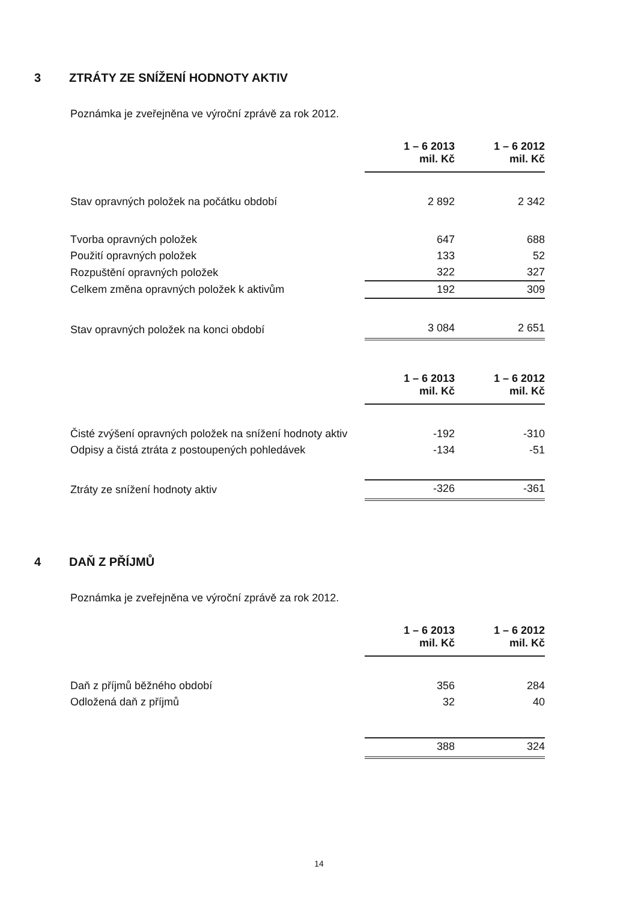3 ZTRÁTY ZE SNÍŽENÍ HODNOTY AKTIV
Poznámka je zveřejněna ve výroční zprávě za rok 2012.
| | 1 – 6 2013 mil. Kč | 1 – 6 2012 mil. Kč |
| Stav opravných položek na počátku období | 2 892 | 2 342 |
| Tvorba opravných položek | 647 | 688 |
| Použití opravných položek | 133 | 52 |
| Rozpuštění opravných položek | 322 | 327 |
| Celkem změna opravných položek k aktivům | 192 | 309 |
| Stav opravných položek na konci období | 3 084 | 2 651 |
| | 1 – 6 2013 mil. Kč | 1 – 6 2012 mil. Kč |
| Čisté zvýšení opravných položek na snížení hodnoty aktiv | -192 | -310 |
| Odpisy a čistá ztráta z postoupených pohledávek | -134 | -51 |
| Ztráty ze snížení hodnoty aktiv | -326 | -361 |
4 DAŇ Z PŘÍJMŮ
Poznámka je zveřejněna ve výroční zprávě za rok 2012.
| | 1 – 6 2013 mil. Kč | 1 – 6 2012 mil. Kč |
| Daň z příjmů běžného období | 356 | 284 |
| Odložená daň z příjmů | 32 | 40 |
| | 388 | 324 |
14